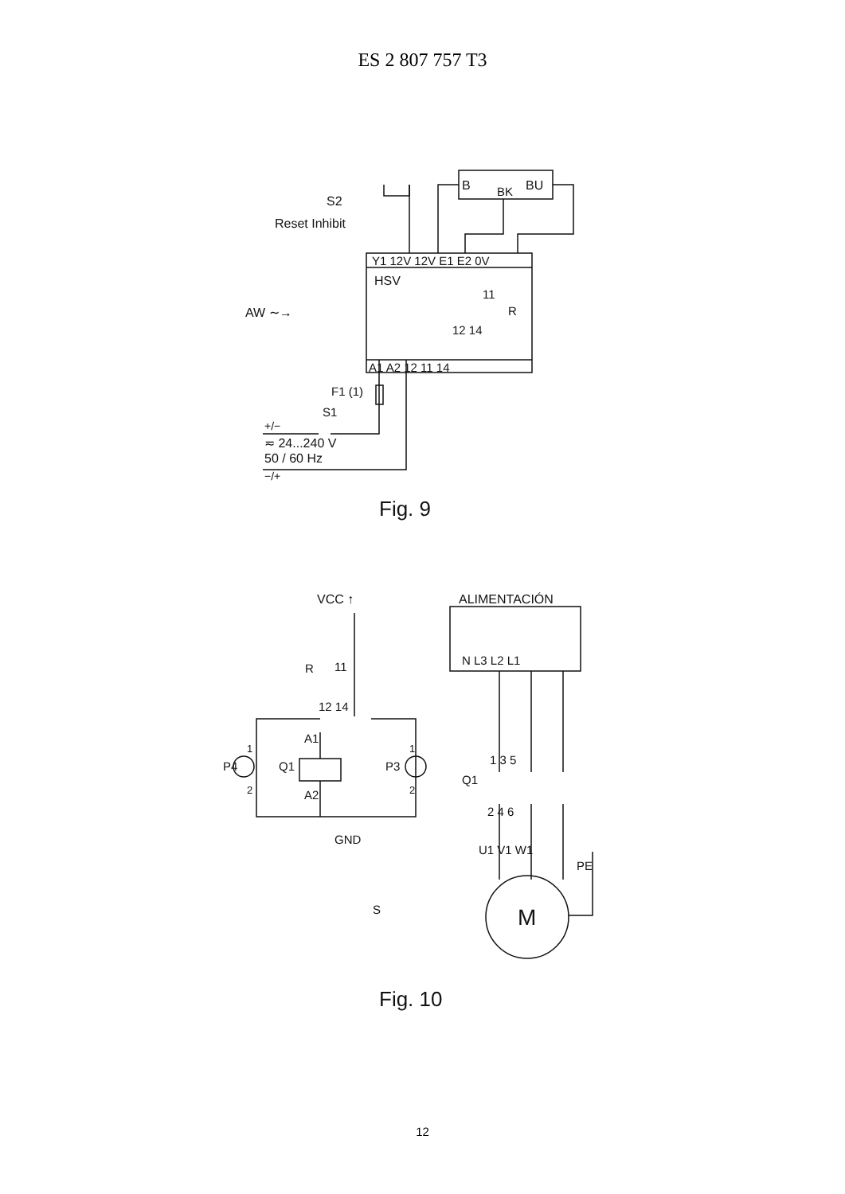ES 2 807 757 T3
S2
Reset Inhibit
B
BK
BU
Y1 12V 12V E1 E2 0V
HSV
11
R
12 14
AW ∼→
A1 A2 12 11 14
F1 (1)
S1
+/−
≂ 24...240 V
50 / 60 Hz
−/+
Fig. 9
VCC ↑
ALIMENTACIÓN
R
11
N L3 L2 L1
12 14
A1
A2
Q1
P4
P3
1
2
1
2
GND
S
1 3 5
Q1
2 4 6
U1 V1 W1
PE
M
Fig. 10
12